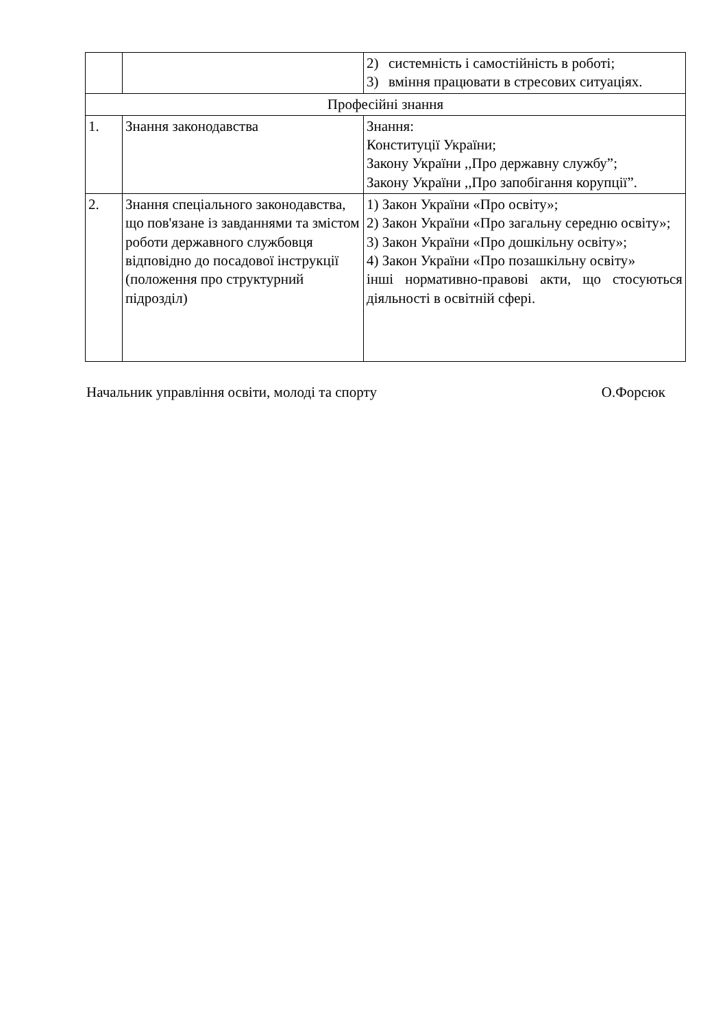| | | 2) системність і самостійність в роботі; 3) вміння працювати в стресових ситуаціях. |
| Професійні знання | | |
| 1. | Знання законодавства | Знання: Конституції України; Закону України ,,Про державну службу”; Закону України ,,Про запобігання корупції”. |
| 2. | Знання спеціального законодавства, що пов'язане із завданнями та змістом роботи державного службовця відповідно до посадової інструкції (положення про структурний підрозділ) | 1) Закон України «Про освіту»; 2) Закон України «Про загальну середню освіту»; 3) Закон України «Про дошкільну освіту»; 4) Закон України «Про позашкільну освіту» інші нормативно-правові акти, що стосуються діяльності в освітній сфері. |
Начальник управління освіти, молоді та спорту О.Форсюк